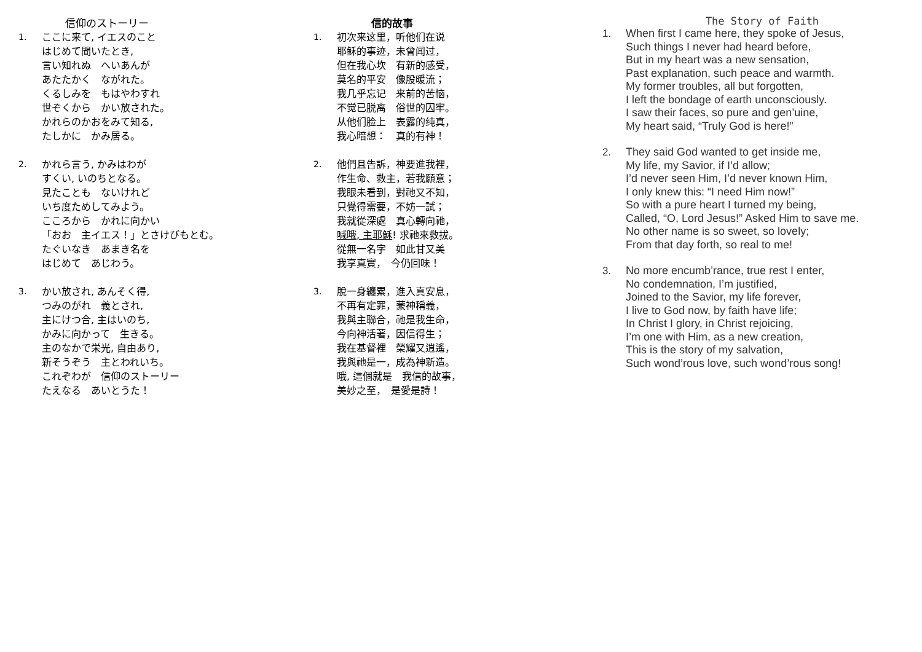信仰のストーリー
1. ここに来て, イエスのこと
はじめて聞いたとき,
言い知れぬ　へいあんが
あたたかく　ながれた。
くるしみを　もはやわすれ
世ぞくから　かい放された。
かれらのかおをみて知る,
たしかに　かみ居る。
2. かれら言う, かみはわが
すくい, いのちとなる。
見たことも　ないけれど
いち度ためしてみよう。
こころから　かれに向かい
「おお　主イエス！」とさけびもとむ。
たぐいなき　あまき名を
はじめて　あじわう。
3. かい放され, あんそく得,
つみのがれ　義とされ,
主にけつ合, 主はいのち,
かみに向かって　生きる。
主のなかで栄光, 自由あり,
新そうぞう　主とわれいち。
これぞわが　信仰のストーリー
たえなる　あいとうた！
信的故事
1. 初次来这里，听他们在说
耶稣的事迹，未曾闻过，
但在我心坎　有新的感受，
莫名的平安　像股暖流；
我几乎忘记　来前的苦恼，
不觉已脱离　俗世的囚牢。
从他们脸上　表露的纯真，
我心暗想：　真的有神！
2. 他們且告訴，神要進我裡，
作生命、救主，若我願意；
我眼未看到，對祂又不知，
只覺得需要，不妨一試；
我就從深處　真心轉向祂，
喊哦, 主耶穌! 求祂來救拔。
從無一名字　如此甘又美
我享真實，　今仍回味！
3. 脫一身纏累，進入真安息，
不再有定罪，蒙神稱義，
我與主聯合，祂是我生命，
今向神活著，因信得生；
我在基督裡　榮耀又逍遙，
我與祂是一，成為神新造。
哦, 這個就是　我信的故事，
美妙之至，　是愛是詩！
The Story of Faith
1. When first I came here, they spoke of Jesus,
Such things I never had heard before,
But in my heart was a new sensation,
Past explanation, such peace and warmth.
My former troubles, all but forgotten,
I left the bondage of earth unconsciously.
I saw their faces, so pure and gen’uine,
My heart said, “Truly God is here!”
2. They said God wanted to get inside me,
My life, my Savior, if I’d allow;
I’d never seen Him, I’d never known Him,
I only knew this: “I need Him now!”
So with a pure heart I turned my being,
Called, “O, Lord Jesus!” Asked Him to save me.
No other name is so sweet, so lovely;
From that day forth, so real to me!
3. No more encumb’rance, true rest I enter,
No condemnation, I’m justified,
Joined to the Savior, my life forever,
I live to God now, by faith have life;
In Christ I glory, in Christ rejoicing,
I’m one with Him, as a new creation,
This is the story of my salvation,
Such wond’rous love, such wond’rous song!